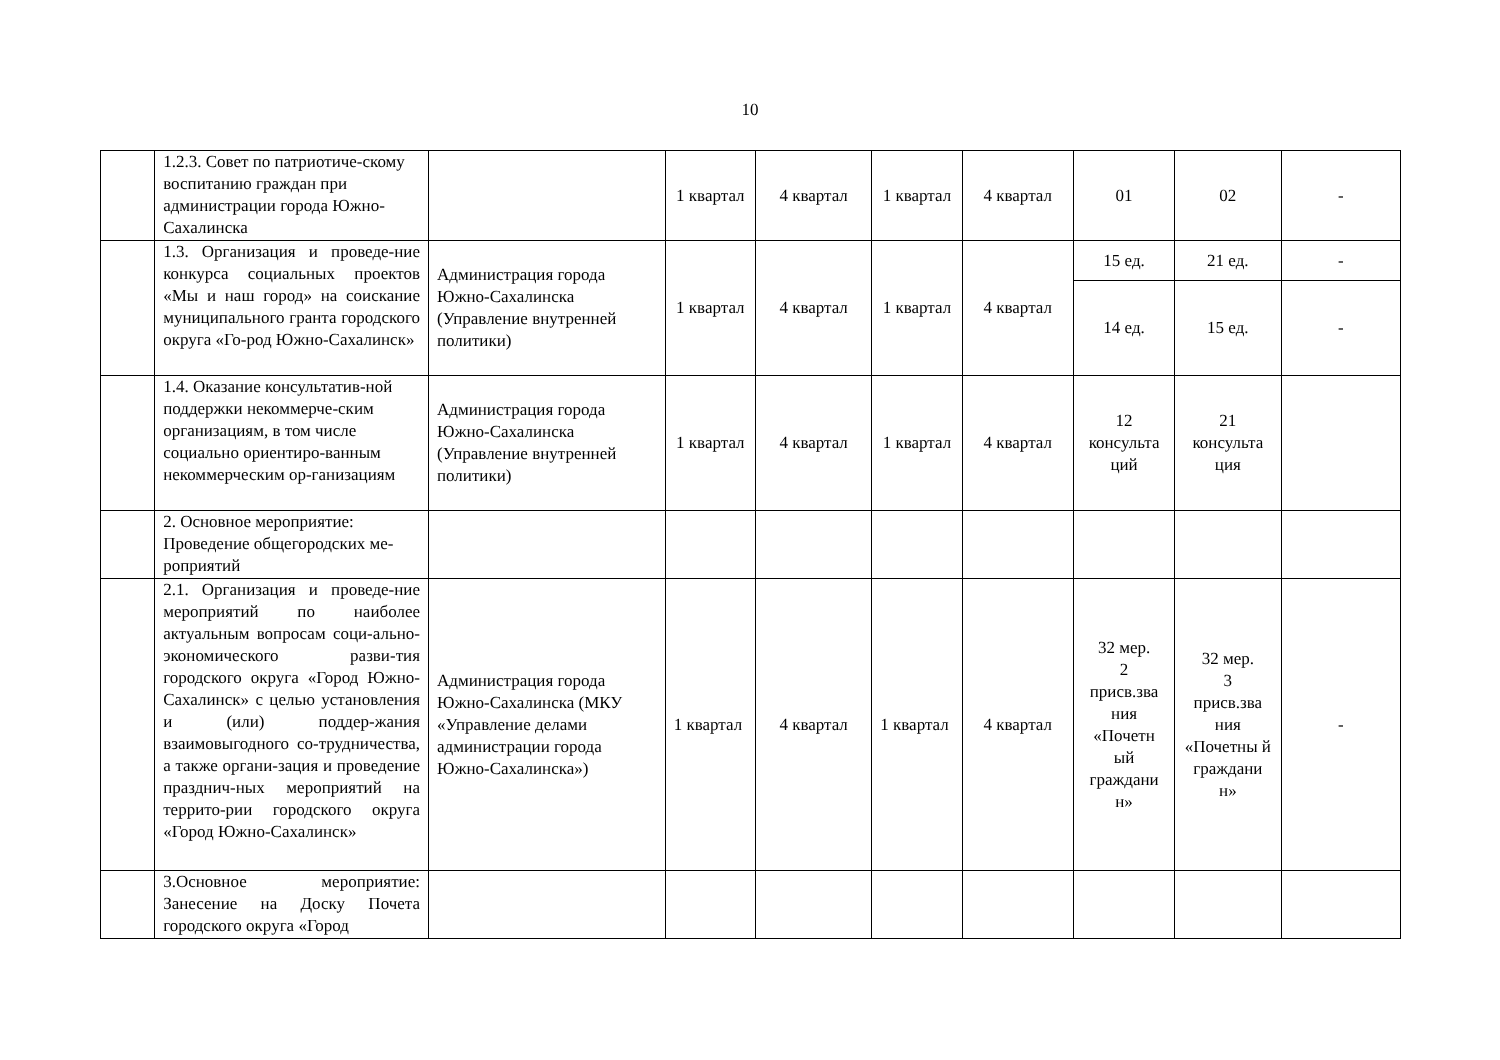10
| | 1.2.3. Совет по патриотиче-скому воспитанию граждан при администрации города Южно-Сахалинска | | 1 квартал | 4 квартал | 1 квартал | 4 квартал | 01 | 02 | - |
| | 1.3. Организация и проведе-ние конкурса социальных проектов «Мы и наш город» на соискание муниципального гранта городского округа «Го-род Южно-Сахалинск» | Администрация города Южно-Сахалинска (Управление внутренней политики) | 1 квартал | 4 квартал | 1 квартал | 4 квартал | 15 ед. | 21 ед. | - |
| | | | | | | | 14 ед. | 15 ед. | - |
| | 1.4. Оказание консультатив-ной поддержки некоммерче-ским организациям, в том числе социально ориентиро-ванным некоммерческим ор-ганизациям | Администрация города Южно-Сахалинска (Управление внутренней политики) | 1 квартал | 4 квартал | 1 квартал | 4 квартал | 12 консульта ций | 21 консульта ция | |
| | 2. Основное мероприятие: Проведение общегородских ме-роприятий | | | | | | | | |
| | 2.1. Организация и проведе-ние мероприятий по наиболее актуальным вопросам соци-ально-экономического разви-тия городского округа «Город Южно-Сахалинск» с целью установления и (или) поддер-жания взаимовыгодного со-трудничества, а также органи-зация и проведение празднич-ных мероприятий на террито-рии городского округа «Город Южно-Сахалинск» | Администрация города Южно-Сахалинска (МКУ «Управление делами администрации города Южно-Сахалинска») | 1 квартал | 4 квартал | 1 квартал | 4 квартал | 32 мер. 2 присв.зва ния «Почетн ый граждани н» | 32 мер. 3 присв.зва ния «Почетны й граждани н» | - |
| | 3.Основное мероприятие: Занесение на Доску Почета городского округа «Город | | | | | | | | |